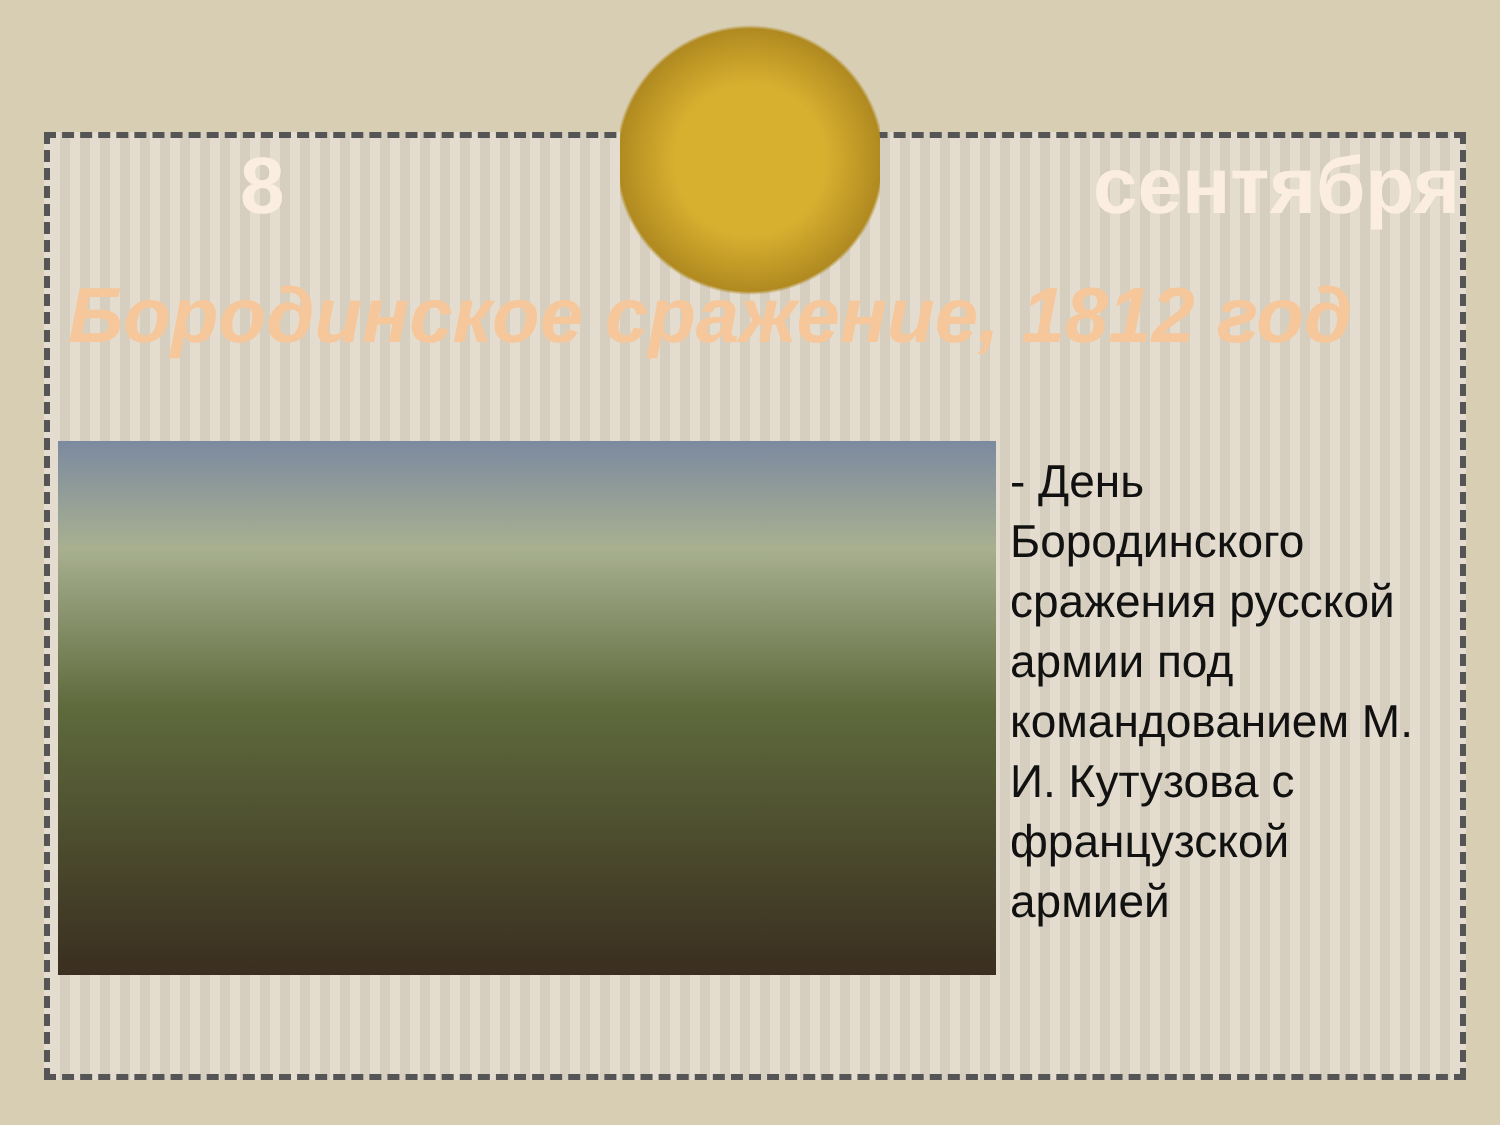8 сентября
Бородинское сражение, 1812 год
- День Бородинского сражения русской армии под командованием М. И. Кутузова с французской армией